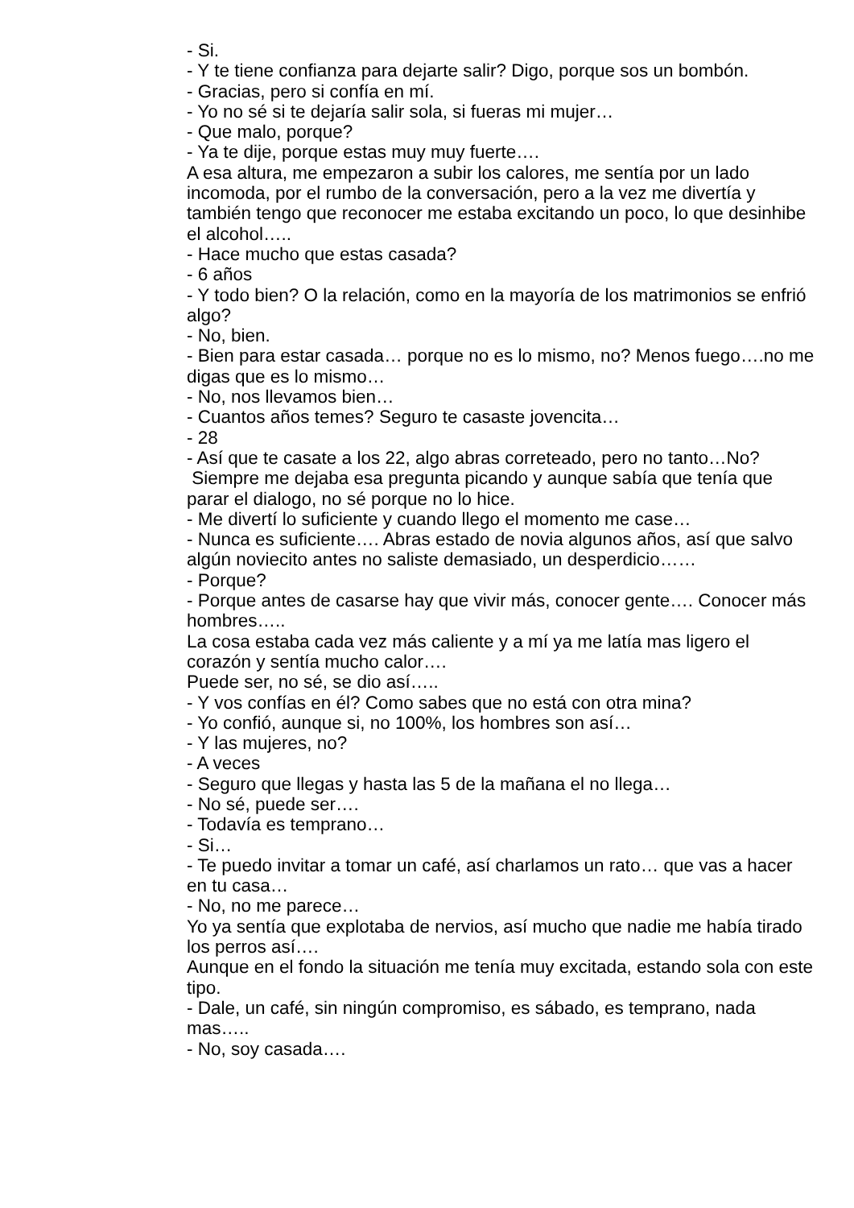- Si.
- Y te tiene confianza para dejarte salir? Digo, porque sos un bombón.
- Gracias, pero si confía en mí.
- Yo no sé si te dejaría salir sola, si fueras mi mujer…
- Que malo, porque?
- Ya te dije, porque estas muy muy fuerte….
A esa altura, me empezaron a subir los calores, me sentía por un lado incomoda, por el rumbo de la conversación, pero a la vez me divertía y también tengo que reconocer me estaba excitando un poco, lo que desinhibe el alcohol…..
- Hace mucho que estas casada?
- 6 años
- Y todo bien? O la relación, como en la mayoría de los matrimonios se enfrió algo?
- No, bien.
- Bien para estar casada… porque no es lo mismo, no? Menos fuego….no me digas que es lo mismo…
- No, nos llevamos bien…
- Cuantos años temes? Seguro te casaste jovencita…
- 28
- Así que te casate a los 22, algo abras correteado, pero no tanto…No?
Siempre me dejaba esa pregunta picando y aunque sabía que tenía que parar el dialogo, no sé porque no lo hice.
- Me divertí lo suficiente y cuando llego el momento me case…
- Nunca es suficiente…. Abras estado de novia algunos años, así que salvo algún noviecito antes no saliste demasiado, un desperdicio……
- Porque?
- Porque antes de casarse hay que vivir más, conocer gente…. Conocer más hombres…..
La cosa estaba cada vez más caliente y a mí ya me latía mas ligero el corazón y sentía mucho calor….
Puede ser, no sé, se dio así…..
- Y vos confías en él? Como sabes que no está con otra mina?
- Yo confió, aunque si, no 100%, los hombres son así…
- Y las mujeres, no?
- A veces
- Seguro que llegas y hasta las 5 de la mañana el no llega…
- No sé, puede ser….
- Todavía es temprano…
- Si…
- Te puedo invitar a tomar un café, así charlamos un rato… que vas a hacer en tu casa…
- No, no me parece…
Yo ya sentía que explotaba de nervios, así mucho que nadie me había tirado los perros así….
Aunque en el fondo la situación me tenía muy excitada, estando sola con este tipo.
- Dale, un café, sin ningún compromiso, es sábado, es temprano, nada mas…..
- No, soy casada….